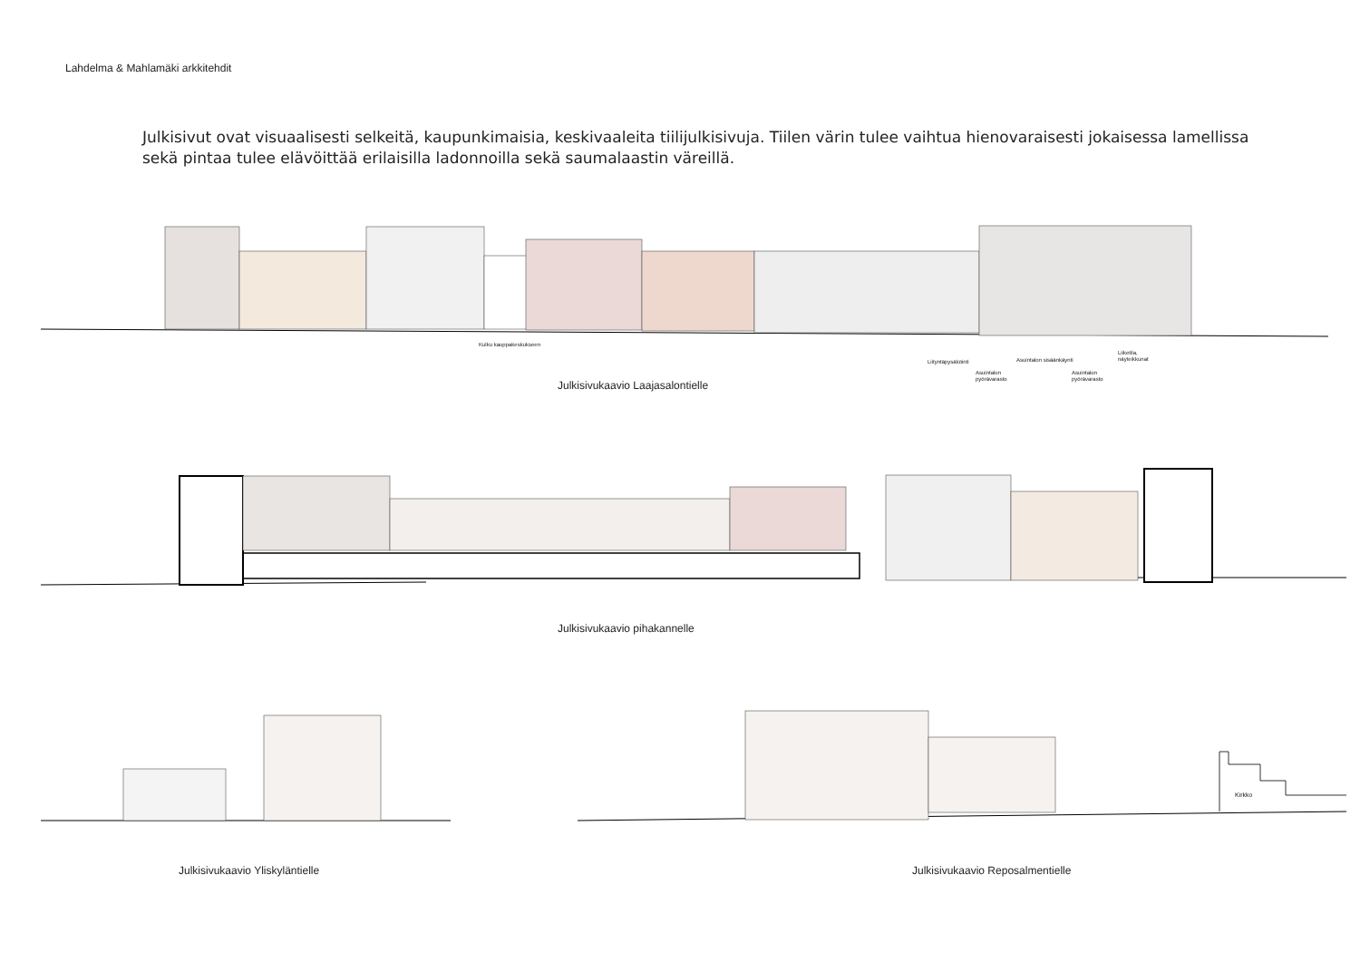Lahdelma & Mahlamäki arkkitehdit
Julkisivut ovat visuaalisesti selkeitä, kaupunkimaisia, keskivaaleita tiilijulkisivuja. Tiilen värin tulee vaihtua hienovaraisesti jokaisessa lamellissa sekä pintaa tulee elävöittää erilaisilla ladonnoilla sekä saumalaastin väreillä.
Kulku kauppakeskukseen
Liityntäpysäköinti Asuintalon sisäänkäynti
Liiketila,
näyteikkunat
Asuintalon
pyörävarasto
Asuintalon
pyörävarasto
Julkisivukaavio Laajasalontielle
Julkisivukaavio pihakannelle
Kirkko
Julkisivukaavio Yliskyläntielle
Julkisivukaavio Reposalmentielle